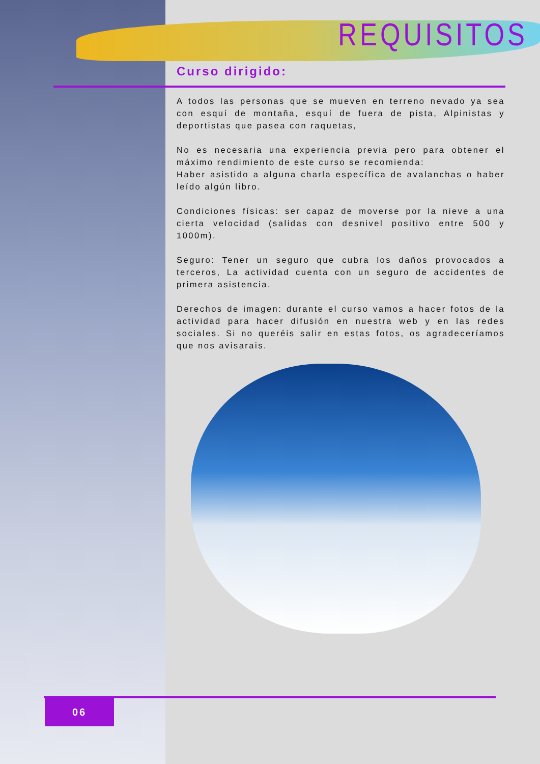REQUISITOS
Curso dirigido:
A todos las personas que se mueven en terreno nevado ya sea con esquí de montaña, esquí de fuera de pista, Alpinistas y deportistas que pasea con raquetas,
No es necesaria una experiencia previa pero para obtener el máximo rendimiento de este curso se recomienda:
Haber asistido a alguna charla específica de avalanchas o haber leído algún libro.
Condiciones físicas: ser capaz de moverse por la nieve a una cierta velocidad (salidas con desnivel positivo entre 500 y 1000m).
Seguro: Tener un seguro que cubra los daños provocados a terceros, La actividad cuenta con un seguro de accidentes de primera asistencia.
Derechos de imagen: durante el curso vamos a hacer fotos de la actividad para hacer difusión en nuestra web y en las redes sociales. Si no queréis salir en estas fotos, os agradeceríamos que nos avisarais.
06